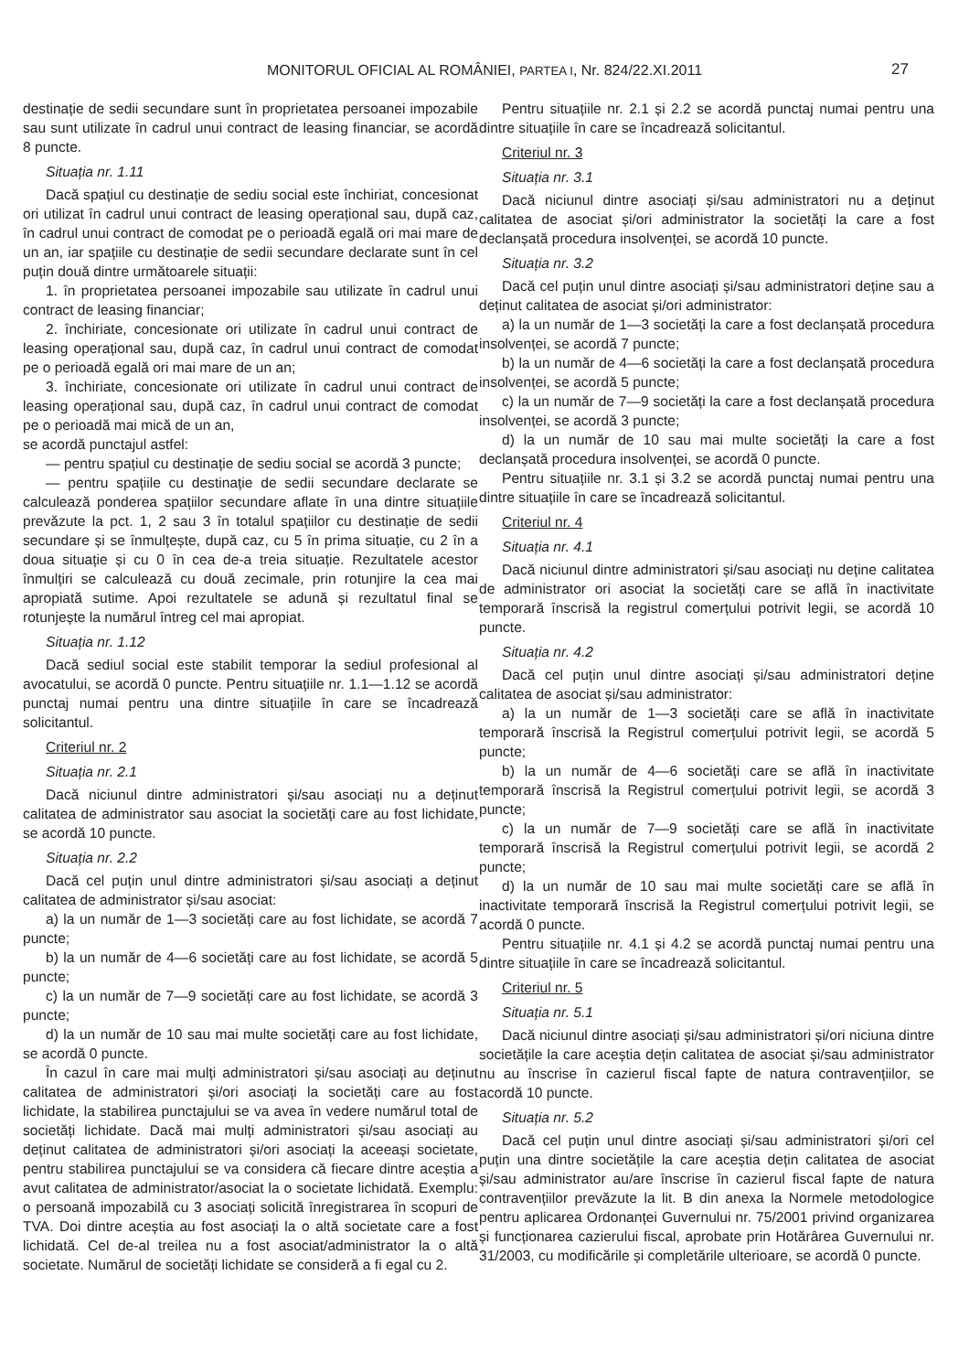MONITORUL OFICIAL AL ROMÂNIEI, PARTEA I, Nr. 824/22.XI.2011 27
destinație de sedii secundare sunt în proprietatea persoanei impozabile sau sunt utilizate în cadrul unui contract de leasing financiar, se acordă 8 puncte.
Situația nr. 1.11
Dacă spațiul cu destinație de sediu social este închiriat, concesionat ori utilizat în cadrul unui contract de leasing operațional sau, după caz, în cadrul unui contract de comodat pe o perioadă egală ori mai mare de un an, iar spațiile cu destinație de sedii secundare declarate sunt în cel puțin două dintre următoarele situații:
1. în proprietatea persoanei impozabile sau utilizate în cadrul unui contract de leasing financiar;
2. închiriate, concesionate ori utilizate în cadrul unui contract de leasing operațional sau, după caz, în cadrul unui contract de comodat pe o perioadă egală ori mai mare de un an;
3. închiriate, concesionate ori utilizate în cadrul unui contract de leasing operațional sau, după caz, în cadrul unui contract de comodat pe o perioadă mai mică de un an,
se acordă punctajul astfel:
— pentru spațiul cu destinație de sediu social se acordă 3 puncte;
— pentru spațiile cu destinație de sedii secundare declarate se calculează ponderea spațiilor secundare aflate în una dintre situațiile prevăzute la pct. 1, 2 sau 3 în totalul spațiilor cu destinație de sedii secundare și se înmulțește, după caz, cu 5 în prima situație, cu 2 în a doua situație și cu 0 în cea de-a treia situație. Rezultatele acestor înmulțiri se calculează cu două zecimale, prin rotunjire la cea mai apropiată sutime. Apoi rezultatele se adună și rezultatul final se rotunjește la numărul întreg cel mai apropiat.
Situația nr. 1.12
Dacă sediul social este stabilit temporar la sediul profesional al avocatului, se acordă 0 puncte. Pentru situațiile nr. 1.1—1.12 se acordă punctaj numai pentru una dintre situațiile în care se încadrează solicitantul.
Criteriul nr. 2
Situația nr. 2.1
Dacă niciunul dintre administratori și/sau asociați nu a deținut calitatea de administrator sau asociat la societăți care au fost lichidate, se acordă 10 puncte.
Situația nr. 2.2
Dacă cel puțin unul dintre administratori și/sau asociați a deținut calitatea de administrator și/sau asociat:
a) la un număr de 1—3 societăți care au fost lichidate, se acordă 7 puncte;
b) la un număr de 4—6 societăți care au fost lichidate, se acordă 5 puncte;
c) la un număr de 7—9 societăți care au fost lichidate, se acordă 3 puncte;
d) la un număr de 10 sau mai multe societăți care au fost lichidate, se acordă 0 puncte.
În cazul în care mai mulți administratori și/sau asociați au deținut calitatea de administratori și/ori asociați la societăți care au fost lichidate, la stabilirea punctajului se va avea în vedere numărul total de societăți lichidate. Dacă mai mulți administratori și/sau asociați au deținut calitatea de administratori și/ori asociați la aceeași societate, pentru stabilirea punctajului se va considera că fiecare dintre aceștia a avut calitatea de administrator/asociat la o societate lichidată. Exemplu: o persoană impozabilă cu 3 asociați solicită înregistrarea în scopuri de TVA. Doi dintre aceștia au fost asociați la o altă societate care a fost lichidată. Cel de-al treilea nu a fost asociat/administrator la o altă societate. Numărul de societăți lichidate se consideră a fi egal cu 2.
Pentru situațiile nr. 2.1 și 2.2 se acordă punctaj numai pentru una dintre situațiile în care se încadrează solicitantul.
Criteriul nr. 3
Situația nr. 3.1
Dacă niciunul dintre asociați și/sau administratori nu a deținut calitatea de asociat și/ori administrator la societăți la care a fost declanșată procedura insolvenței, se acordă 10 puncte.
Situația nr. 3.2
Dacă cel puțin unul dintre asociați și/sau administratori deține sau a deținut calitatea de asociat și/ori administrator:
a) la un număr de 1—3 societăți la care a fost declanșată procedura insolvenței, se acordă 7 puncte;
b) la un număr de 4—6 societăți la care a fost declanșată procedura insolvenței, se acordă 5 puncte;
c) la un număr de 7—9 societăți la care a fost declanșată procedura insolvenței, se acordă 3 puncte;
d) la un număr de 10 sau mai multe societăți la care a fost declanșată procedura insolvenței, se acordă 0 puncte.
Pentru situațiile nr. 3.1 și 3.2 se acordă punctaj numai pentru una dintre situațiile în care se încadrează solicitantul.
Criteriul nr. 4
Situația nr. 4.1
Dacă niciunul dintre administratori și/sau asociați nu deține calitatea de administrator ori asociat la societăți care se află în inactivitate temporară înscrisă la registrul comerțului potrivit legii, se acordă 10 puncte.
Situația nr. 4.2
Dacă cel puțin unul dintre asociați și/sau administratori deține calitatea de asociat și/sau administrator:
a) la un număr de 1—3 societăți care se află în inactivitate temporară înscrisă la Registrul comerțului potrivit legii, se acordă 5 puncte;
b) la un număr de 4—6 societăți care se află în inactivitate temporară înscrisă la Registrul comerțului potrivit legii, se acordă 3 puncte;
c) la un număr de 7—9 societăți care se află în inactivitate temporară înscrisă la Registrul comerțului potrivit legii, se acordă 2 puncte;
d) la un număr de 10 sau mai multe societăți care se află în inactivitate temporară înscrisă la Registrul comerțului potrivit legii, se acordă 0 puncte.
Pentru situațiile nr. 4.1 și 4.2 se acordă punctaj numai pentru una dintre situațiile în care se încadrează solicitantul.
Criteriul nr. 5
Situația nr. 5.1
Dacă niciunul dintre asociați și/sau administratori și/ori niciuna dintre societățile la care aceștia dețin calitatea de asociat și/sau administrator nu au înscrise în cazierul fiscal fapte de natura contravențiilor, se acordă 10 puncte.
Situația nr. 5.2
Dacă cel puțin unul dintre asociați și/sau administratori și/ori cel puțin una dintre societățile la care aceștia dețin calitatea de asociat și/sau administrator au/are înscrise în cazierul fiscal fapte de natura contravențiilor prevăzute la lit. B din anexa la Normele metodologice pentru aplicarea Ordonanței Guvernului nr. 75/2001 privind organizarea și funcționarea cazierului fiscal, aprobate prin Hotărârea Guvernului nr. 31/2003, cu modificările și completările ulterioare, se acordă 0 puncte.